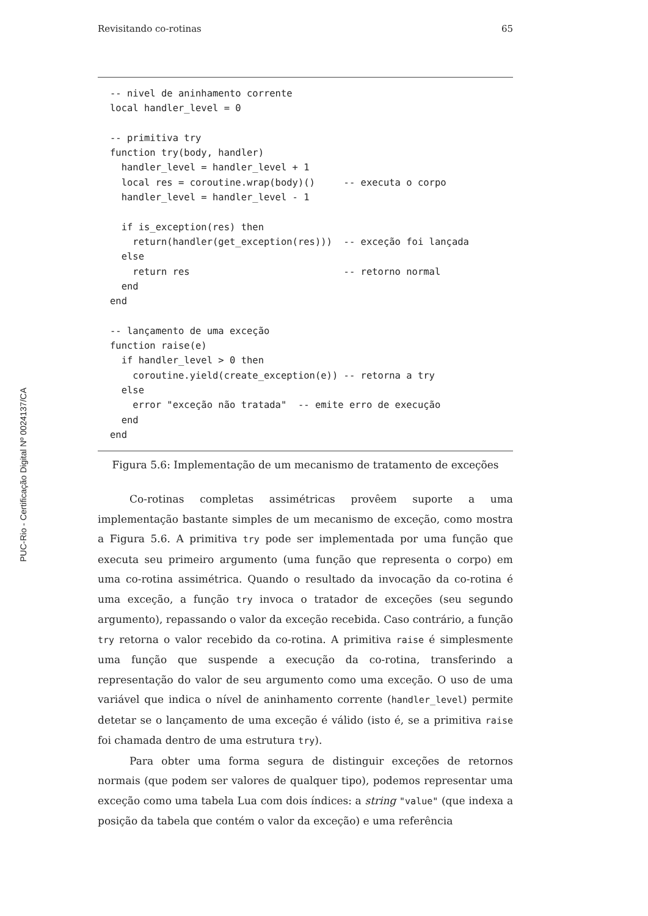Revisitando co-rotinas 65
PUC-Rio - Certificação Digital Nº 0024137/CA
-- nivel de aninhamento corrente
local handler_level = 0

-- primitiva try
function try(body, handler)
  handler_level = handler_level + 1
  local res = coroutine.wrap(body)()     -- executa o corpo
  handler_level = handler_level - 1

  if is_exception(res) then
    return(handler(get_exception(res)))  -- exceção foi lançada
  else
    return res                           -- retorno normal
  end
end

-- lançamento de uma exceção
function raise(e)
  if handler_level > 0 then
    coroutine.yield(create_exception(e)) -- retorna a try
  else
    error "exceção não tratada"  -- emite erro de execução
  end
end
Figura 5.6: Implementação de um mecanismo de tratamento de exceções
Co-rotinas completas assimétricas provêem suporte a uma implementação bastante simples de um mecanismo de exceção, como mostra a Figura 5.6. A primitiva try pode ser implementada por uma função que executa seu primeiro argumento (uma função que representa o corpo) em uma co-rotina assimétrica. Quando o resultado da invocação da co-rotina é uma exceção, a função try invoca o tratador de exceções (seu segundo argumento), repassando o valor da exceção recebida. Caso contrário, a função try retorna o valor recebido da co-rotina. A primitiva raise é simplesmente uma função que suspende a execução da co-rotina, transferindo a representação do valor de seu argumento como uma exceção. O uso de uma variável que indica o nível de aninhamento corrente (handler_level) permite detetar se o lançamento de uma exceção é válido (isto é, se a primitiva raise foi chamada dentro de uma estrutura try).
Para obter uma forma segura de distinguir exceções de retornos normais (que podem ser valores de qualquer tipo), podemos representar uma exceção como uma tabela Lua com dois índices: a string "value" (que indexa a posição da tabela que contém o valor da exceção) e uma referência